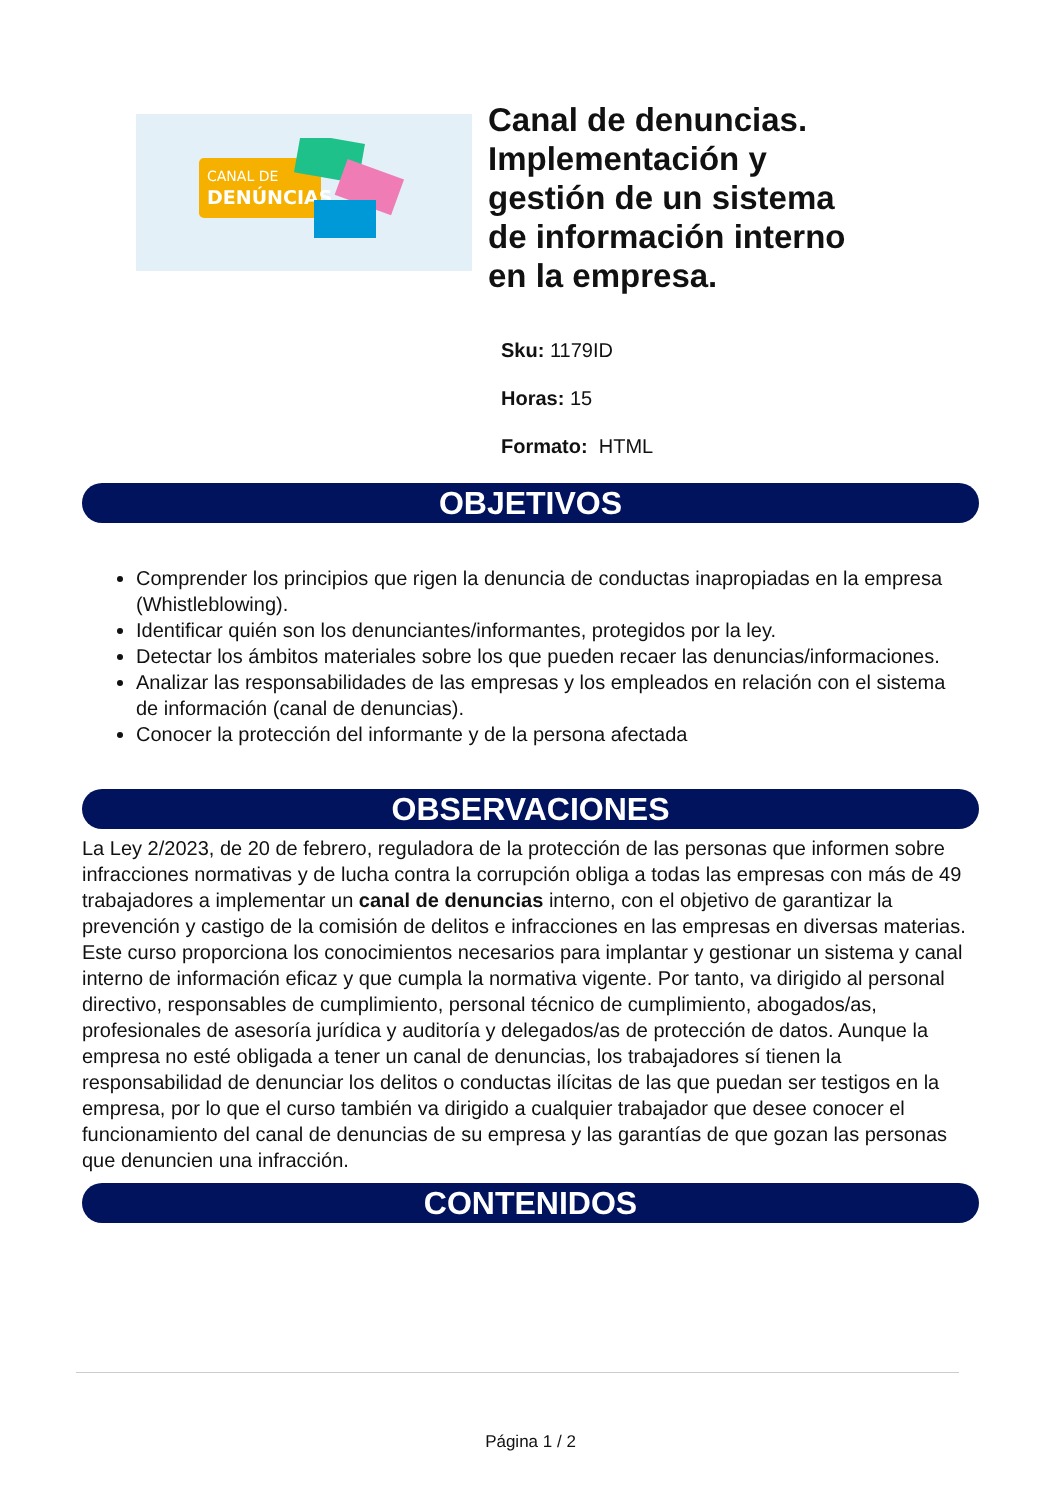CANAL DE
DENÚNCIAS
Canal de denuncias. Implementación y gestión de un sistema de información interno en la empresa.
Sku: 1179ID
Horas: 15
Formato: HTML
OBJETIVOS
Comprender los principios que rigen la denuncia de conductas inapropiadas en la empresa (Whistleblowing).
Identificar quién son los denunciantes/informantes, protegidos por la ley.
Detectar los ámbitos materiales sobre los que pueden recaer las denuncias/informaciones.
Analizar las responsabilidades de las empresas y los empleados en relación con el sistema de información (canal de denuncias).
Conocer la protección del informante y de la persona afectada
OBSERVACIONES
La Ley 2/2023, de 20 de febrero, reguladora de la protección de las personas que informen sobre infracciones normativas y de lucha contra la corrupción obliga a todas las empresas con más de 49 trabajadores a implementar un canal de denuncias interno, con el objetivo de garantizar la prevención y castigo de la comisión de delitos e infracciones en las empresas en diversas materias. Este curso proporciona los conocimientos necesarios para implantar y gestionar un sistema y canal interno de información eficaz y que cumpla la normativa vigente. Por tanto, va dirigido al personal directivo, responsables de cumplimiento, personal técnico de cumplimiento, abogados/as, profesionales de asesoría jurídica y auditoría y delegados/as de protección de datos. Aunque la empresa no esté obligada a tener un canal de denuncias, los trabajadores sí tienen la responsabilidad de denunciar los delitos o conductas ilícitas de las que puedan ser testigos en la empresa, por lo que el curso también va dirigido a cualquier trabajador que desee conocer el funcionamiento del canal de denuncias de su empresa y las garantías de que gozan las personas que denuncien una infracción.
CONTENIDOS
Página 1 / 2